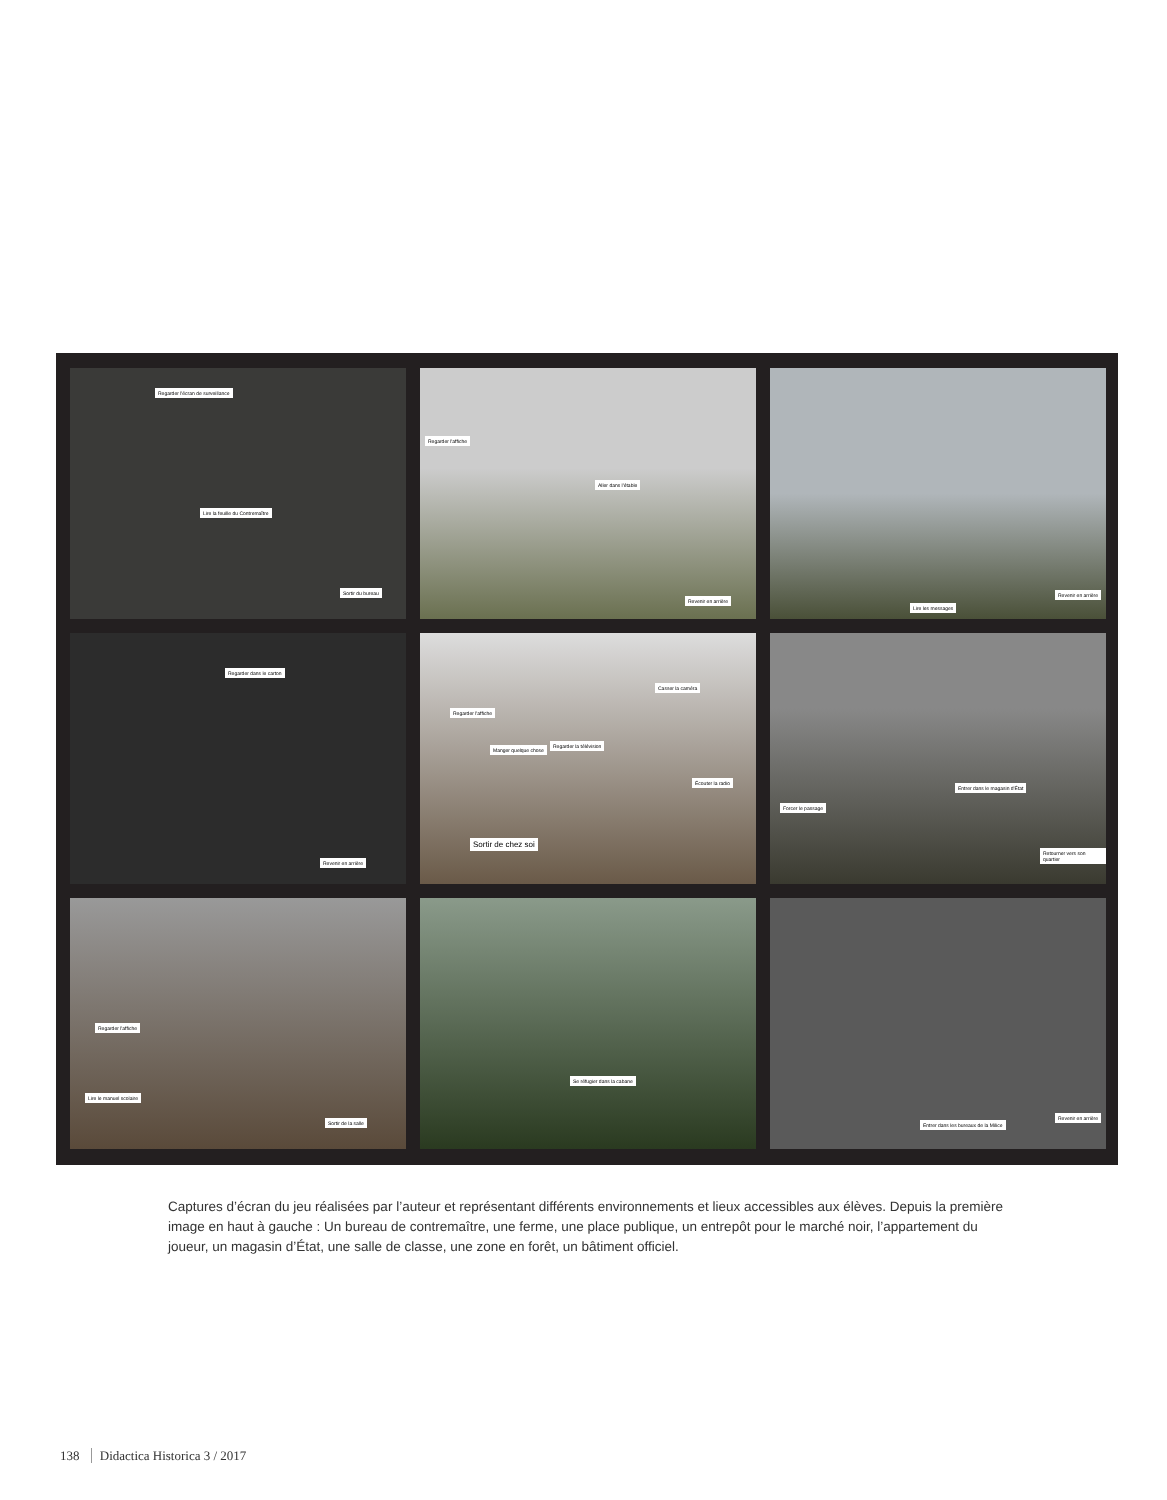Regarder l'écran de surveillance
Lire la feuille du Contremaître
Sortir du bureau
Regarder l'affiche
Aller dans l'étable
Revenir en arrière
Lire les messages
Revenir en arrière
Regarder dans le carton
Revenir en arrière
Regarder l'affiche
Manger quelque chose
Regarder la télévision
Casser la caméra
Écouter la radio
Sortir de chez soi
Forcer le passage
Entrer dans le magasin d'État
Retourner vers son quartier
Regarder l'affiche
Lire le manuel scolaire
Sortir de la salle
Se réfugier dans la cabane
Entrer dans les bureaux de la Milice
Revenir en arrière
Captures d’écran du jeu réalisées par l’auteur et représentant différents environnements et lieux accessibles aux élèves. Depuis la première image en haut à gauche : Un bureau de contremaître, une ferme, une place publique, un entrepôt pour le marché noir, l’appartement du joueur, un magasin d’État, une salle de classe, une zone en forêt, un bâtiment officiel.
138 Didactica Historica 3 / 2017